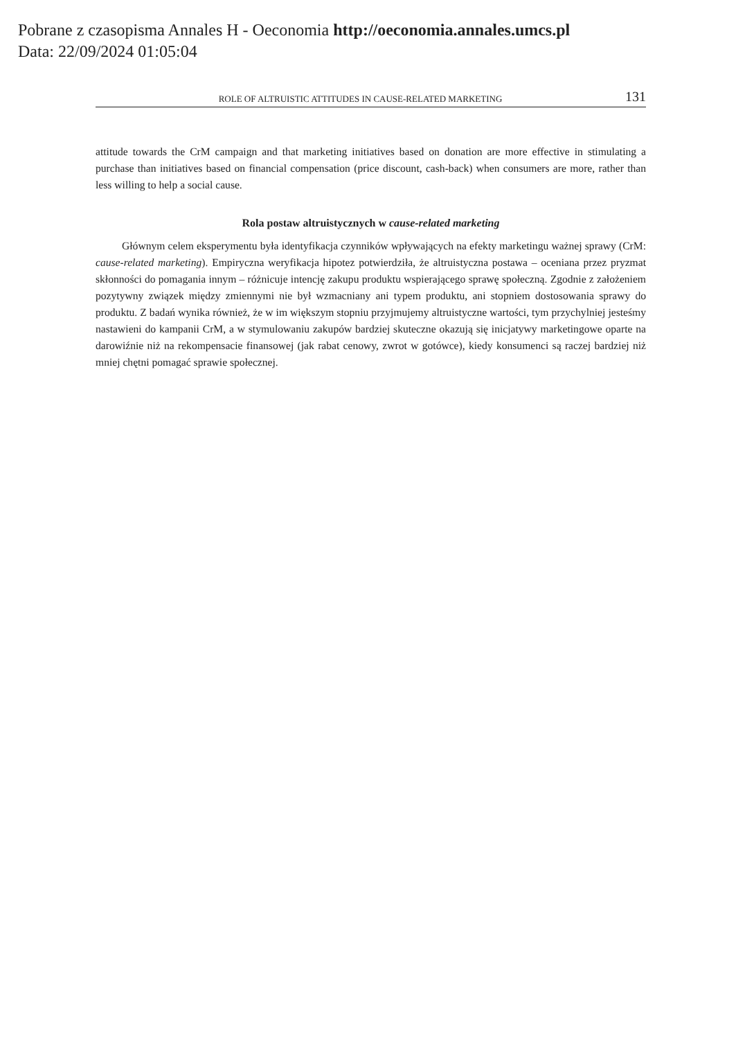Pobrane z czasopisma Annales H - Oeconomia http://oeconomia.annales.umcs.pl
Data: 22/09/2024 01:05:04
ROLE OF ALTRUISTIC ATTITUDES IN CAUSE-RELATED MARKETING 131
attitude towards the CrM campaign and that marketing initiatives based on donation are more effective in stimulating a purchase than initiatives based on financial compensation (price discount, cash-back) when consumers are more, rather than less willing to help a social cause.
Rola postaw altruistycznych w cause-related marketing
Głównym celem eksperymentu była identyfikacja czynników wpływających na efekty marketingu ważnej sprawy (CrM: cause-related marketing). Empiryczna weryfikacja hipotez potwierdziła, że altruistyczna postawa – oceniana przez pryzmat skłonności do pomagania innym – różnicuje intencję zakupu produktu wspierającego sprawę społeczną. Zgodnie z założeniem pozytywny związek między zmiennymi nie był wzmacniany ani typem produktu, ani stopniem dostosowania sprawy do produktu. Z badań wynika również, że w im większym stopniu przyjmujemy altruistyczne wartości, tym przychylniej jesteśmy nastawieni do kampanii CrM, a w stymulowaniu zakupów bardziej skuteczne okazują się inicjatywy marketingowe oparte na darowiźnie niż na rekompensacie finansowej (jak rabat cenowy, zwrot w gotówce), kiedy konsumenci są raczej bardziej niż mniej chętni pomagać sprawie społecznej.